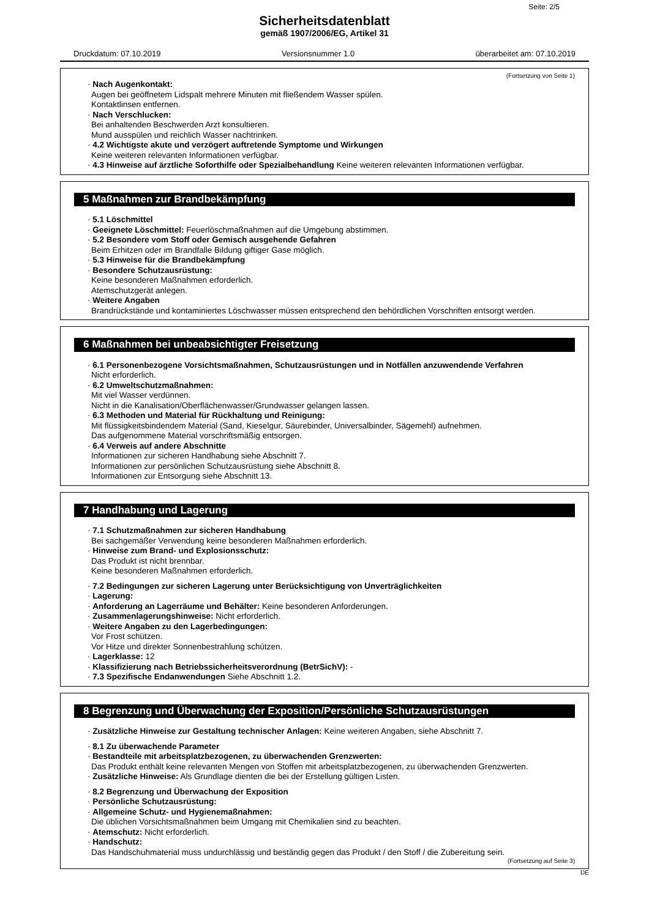Seite: 2/5
Sicherheitsdatenblatt
gemäß 1907/2006/EG, Artikel 31
Druckdatum: 07.10.2019 Versionsnummer 1.0 überarbeitet am: 07.10.2019
(Fortsetzung von Seite 1)
· Nach Augenkontakt:
Augen bei geöffnetem Lidspalt mehrere Minuten mit fließendem Wasser spülen.
Kontaktlinsen entfernen.
· Nach Verschlucken:
Bei anhaltenden Beschwerden Arzt konsultieren.
Mund ausspülen und reichlich Wasser nachtrinken.
· 4.2 Wichtigste akute und verzögert auftretende Symptome und Wirkungen
Keine weiteren relevanten Informationen verfügbar.
· 4.3 Hinweise auf ärztliche Soforthilfe oder Spezialbehandlung Keine weiteren relevanten Informationen verfügbar.
5 Maßnahmen zur Brandbekämpfung
· 5.1 Löschmittel
· Geeignete Löschmittel: Feuerlöschmaßnahmen auf die Umgebung abstimmen.
· 5.2 Besondere vom Stoff oder Gemisch ausgehende Gefahren
Beim Erhitzen oder im Brandfalle Bildung giftiger Gase möglich.
· 5.3 Hinweise für die Brandbekämpfung
· Besondere Schutzausrüstung:
Keine besonderen Maßnahmen erforderlich.
Atemschutzgerät anlegen.
· Weitere Angaben
Brandrückstände und kontaminiertes Löschwasser müssen entsprechend den behördlichen Vorschriften entsorgt werden.
6 Maßnahmen bei unbeabsichtigter Freisetzung
· 6.1 Personenbezogene Vorsichtsmaßnahmen, Schutzausrüstungen und in Notfällen anzuwendende Verfahren
Nicht erforderlich.
· 6.2 Umweltschutzmaßnahmen:
Mit viel Wasser verdünnen.
Nicht in die Kanalisation/Oberflächenwasser/Grundwasser gelangen lassen.
· 6.3 Methoden und Material für Rückhaltung und Reinigung:
Mit flüssigkeitsbindendem Material (Sand, Kieselgur, Säurebinder, Universalbinder, Sägemehl) aufnehmen.
Das aufgenommene Material vorschriftsmäßig entsorgen.
· 6.4 Verweis auf andere Abschnitte
Informationen zur sicheren Handhabung siehe Abschnitt 7.
Informationen zur persönlichen Schutzausrüstung siehe Abschnitt 8.
Informationen zur Entsorgung siehe Abschnitt 13.
7 Handhabung und Lagerung
· 7.1 Schutzmaßnahmen zur sicheren Handhabung
Bei sachgemäßer Verwendung keine besonderen Maßnahmen erforderlich.
· Hinweise zum Brand- und Explosionsschutz:
Das Produkt ist nicht brennbar.
Keine besonderen Maßnahmen erforderlich.
· 7.2 Bedingungen zur sicheren Lagerung unter Berücksichtigung von Unverträglichkeiten
· Lagerung:
· Anforderung an Lagerräume und Behälter: Keine besonderen Anforderungen.
· Zusammenlagerungshinweise: Nicht erforderlich.
· Weitere Angaben zu den Lagerbedingungen:
Vor Frost schützen.
Vor Hitze und direkter Sonnenbestrahlung schützen.
· Lagerklasse: 12
· Klassifizierung nach Betriebssicherheitsverordnung (BetrSichV): -
· 7.3 Spezifische Endanwendungen Siehe Abschnitt 1.2.
8 Begrenzung und Überwachung der Exposition/Persönliche Schutzausrüstungen
· Zusätzliche Hinweise zur Gestaltung technischer Anlagen: Keine weiteren Angaben, siehe Abschnitt 7.
· 8.1 Zu überwachende Parameter
· Bestandteile mit arbeitsplatzbezogenen, zu überwachenden Grenzwerten:
Das Produkt enthält keine relevanten Mengen von Stoffen mit arbeitsplatzbezogenen, zu überwachenden Grenzwerten.
· Zusätzliche Hinweise: Als Grundlage dienten die bei der Erstellung gültigen Listen.
· 8.2 Begrenzung und Überwachung der Exposition
· Persönliche Schutzausrüstung:
· Allgemeine Schutz- und Hygienemaßnahmen:
Die üblichen Vorsichtsmaßnahmen beim Umgang mit Chemikalien sind zu beachten.
· Atemschutz: Nicht erforderlich.
· Handschutz:
Das Handschuhmaterial muss undurchlässig und beständig gegen das Produkt / den Stoff / die Zubereitung sein.
(Fortsetzung auf Seite 3)
DE